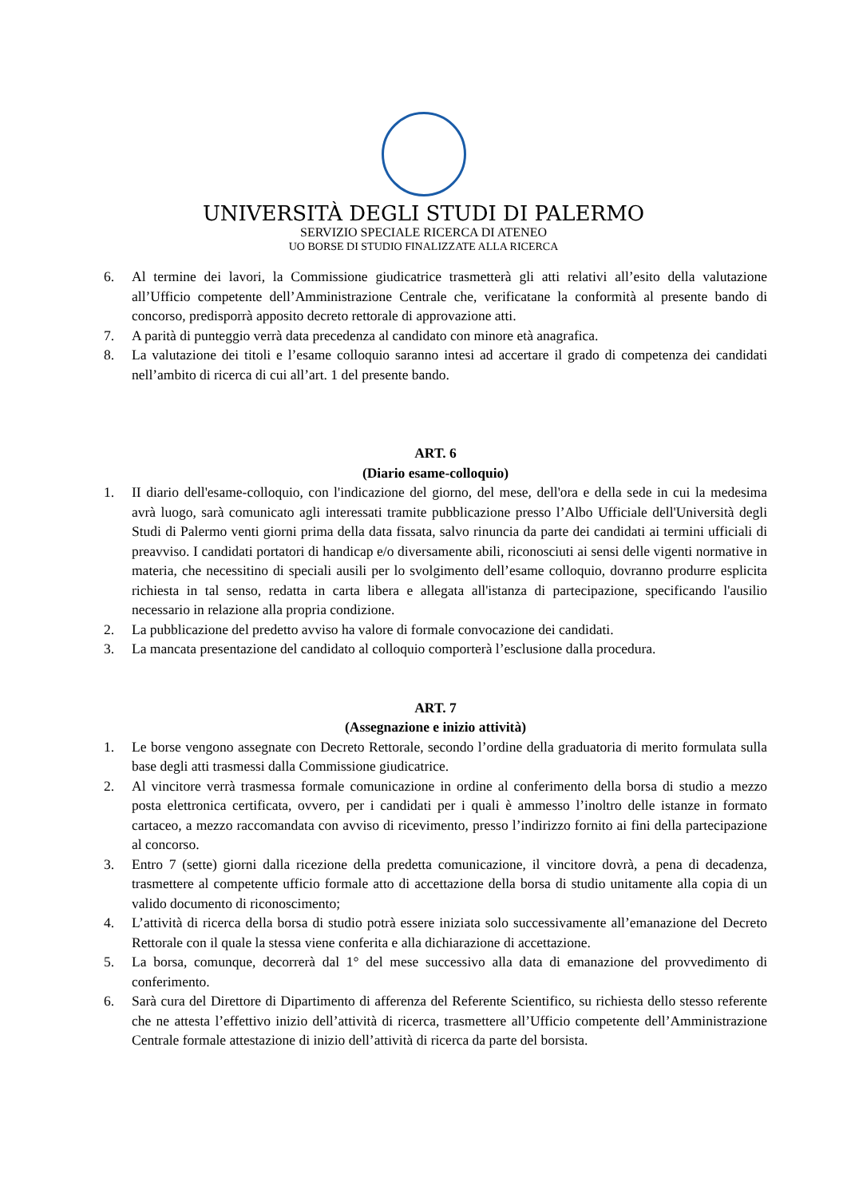UNIVERSITÀ DEGLI STUDI DI PALERMO
SERVIZIO SPECIALE RICERCA DI ATENEO
UO BORSE DI STUDIO FINALIZZATE ALLA RICERCA
6. Al termine dei lavori, la Commissione giudicatrice trasmetterà gli atti relativi all’esito della valutazione all’Ufficio competente dell’Amministrazione Centrale che, verificatane la conformità al presente bando di concorso, predisporrà apposito decreto rettorale di approvazione atti.
7. A parità di punteggio verrà data precedenza al candidato con minore età anagrafica.
8. La valutazione dei titoli e l’esame colloquio saranno intesi ad accertare il grado di competenza dei candidati nell’ambito di ricerca di cui all’art. 1 del presente bando.
ART. 6
(Diario esame-colloquio)
1. II diario dell'esame-colloquio, con l'indicazione del giorno, del mese, dell'ora e della sede in cui la medesima avrà luogo, sarà comunicato agli interessati tramite pubblicazione presso l’Albo Ufficiale dell'Università degli Studi di Palermo venti giorni prima della data fissata, salvo rinuncia da parte dei candidati ai termini ufficiali di preavviso. I candidati portatori di handicap e/o diversamente abili, riconosciuti ai sensi delle vigenti normative in materia, che necessitino di speciali ausili per lo svolgimento dell’esame colloquio, dovranno produrre esplicita richiesta in tal senso, redatta in carta libera e allegata all'istanza di partecipazione, specificando l'ausilio necessario in relazione alla propria condizione.
2. La pubblicazione del predetto avviso ha valore di formale convocazione dei candidati.
3. La mancata presentazione del candidato al colloquio comporterà l’esclusione dalla procedura.
ART. 7
(Assegnazione e inizio attività)
1. Le borse vengono assegnate con Decreto Rettorale, secondo l’ordine della graduatoria di merito formulata sulla base degli atti trasmessi dalla Commissione giudicatrice.
2. Al vincitore verrà trasmessa formale comunicazione in ordine al conferimento della borsa di studio a mezzo posta elettronica certificata, ovvero, per i candidati per i quali è ammesso l’inoltro delle istanze in formato cartaceo, a mezzo raccomandata con avviso di ricevimento, presso l’indirizzo fornito ai fini della partecipazione al concorso.
3. Entro 7 (sette) giorni dalla ricezione della predetta comunicazione, il vincitore dovrà, a pena di decadenza, trasmettere al competente ufficio formale atto di accettazione della borsa di studio unitamente alla copia di un valido documento di riconoscimento;
4. L’attività di ricerca della borsa di studio potrà essere iniziata solo successivamente all’emanazione del Decreto Rettorale con il quale la stessa viene conferita e alla dichiarazione di accettazione.
5. La borsa, comunque, decorrerà dal 1° del mese successivo alla data di emanazione del provvedimento di conferimento.
6. Sarà cura del Direttore di Dipartimento di afferenza del Referente Scientifico, su richiesta dello stesso referente che ne attesta l’effettivo inizio dell’attività di ricerca, trasmettere all’Ufficio competente dell’Amministrazione Centrale formale attestazione di inizio dell’attività di ricerca da parte del borsista.